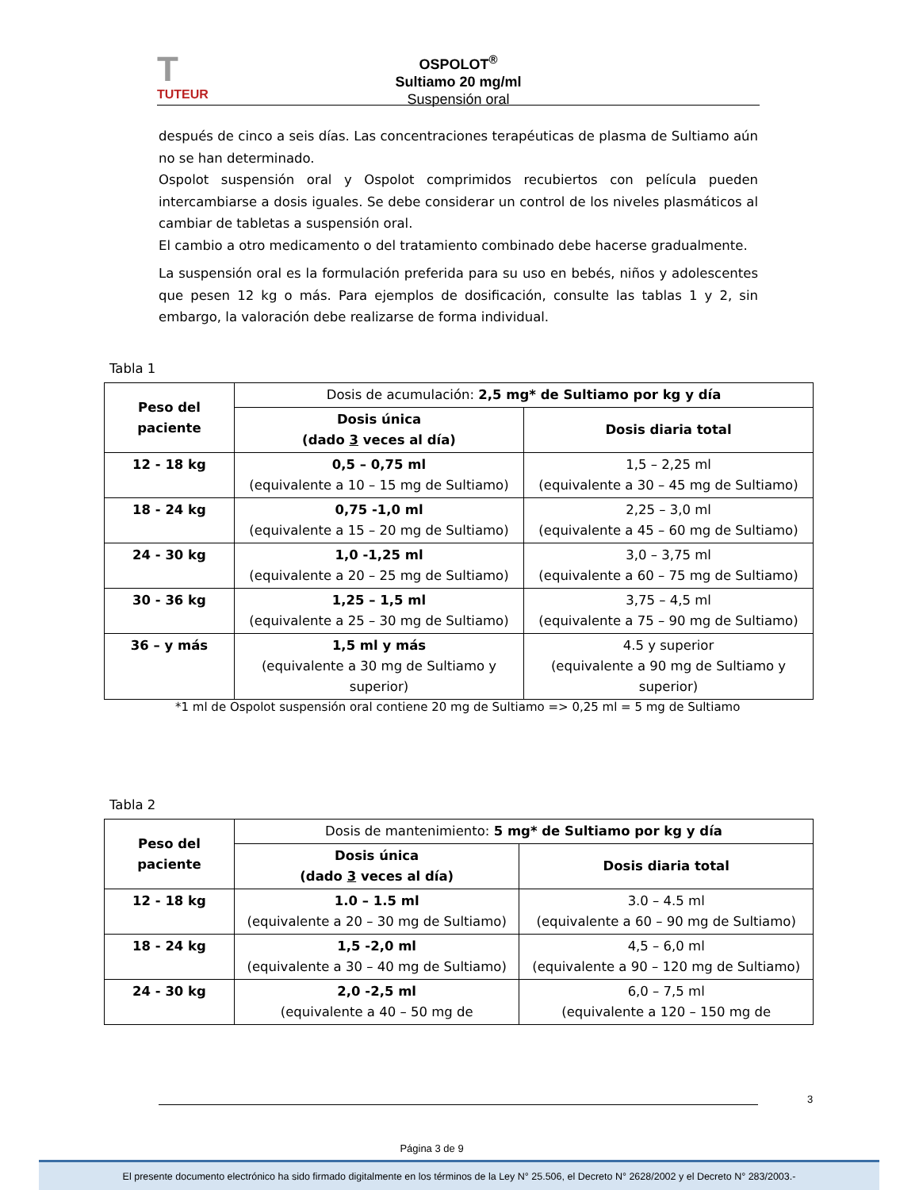T
TUTEUR
OSPOLOT<sup>®</sup>
Sultiamo 20 mg/ml
Suspensión oral
después de cinco a seis días. Las concentraciones terapéuticas de plasma de Sultiamo aún no se han determinado.
Ospolot suspensión oral y Ospolot comprimidos recubiertos con película pueden intercambiarse a dosis iguales. Se debe considerar un control de los niveles plasmáticos al cambiar de tabletas a suspensión oral.
El cambio a otro medicamento o del tratamiento combinado debe hacerse gradualmente.
La suspensión oral es la formulación preferida para su uso en bebés, niños y adolescentes que pesen 12 kg o más. Para ejemplos de dosificación, consulte las tablas 1 y 2, sin embargo, la valoración debe realizarse de forma individual.
Tabla 1
| Peso del paciente | Dosis de acumulación: 2,5 mg* de Sultiamo por kg y día | |
| | Dosis única (dado 3 veces al día) | Dosis diaria total |
| 12 - 18 kg | 0,5 – 0,75 ml (equivalente a 10 – 15 mg de Sultiamo) | 1,5 – 2,25 ml (equivalente a 30 – 45 mg de Sultiamo) |
| 18 - 24 kg | 0,75 -1,0 ml (equivalente a 15 – 20 mg de Sultiamo) | 2,25 – 3,0 ml (equivalente a 45 – 60 mg de Sultiamo) |
| 24 - 30 kg | 1,0 -1,25 ml (equivalente a 20 – 25 mg de Sultiamo) | 3,0 – 3,75 ml (equivalente a 60 – 75 mg de Sultiamo) |
| 30 - 36 kg | 1,25 – 1,5 ml (equivalente a 25 – 30 mg de Sultiamo) | 3,75 – 4,5 ml (equivalente a 75 – 90 mg de Sultiamo) |
| 36 – y más | 1,5 ml y más (equivalente a 30 mg de Sultiamo y superior) | 4.5 y superior (equivalente a 90 mg de Sultiamo y superior) |
*1 ml de Ospolot suspensión oral contiene 20 mg de Sultiamo => 0,25 ml = 5 mg de Sultiamo
Tabla 2
| Peso del paciente | Dosis de mantenimiento: 5 mg* de Sultiamo por kg y día | |
| | Dosis única (dado 3 veces al día) | Dosis diaria total |
| 12 - 18 kg | 1.0 – 1.5 ml (equivalente a 20 – 30 mg de Sultiamo) | 3.0 – 4.5 ml (equivalente a 60 – 90 mg de Sultiamo) |
| 18 - 24 kg | 1,5 -2,0 ml (equivalente a 30 – 40 mg de Sultiamo) | 4,5 – 6,0 ml (equivalente a 90 – 120 mg de Sultiamo) |
| 24 - 30 kg | 2,0 -2,5 ml (equivalente a 40 – 50 mg de | 6,0 – 7,5 ml (equivalente a 120 – 150 mg de |
3
Página 3 de 9
El presente documento electrónico ha sido firmado digitalmente en los términos de la Ley N° 25.506, el Decreto N° 2628/2002 y el Decreto N° 283/2003.-